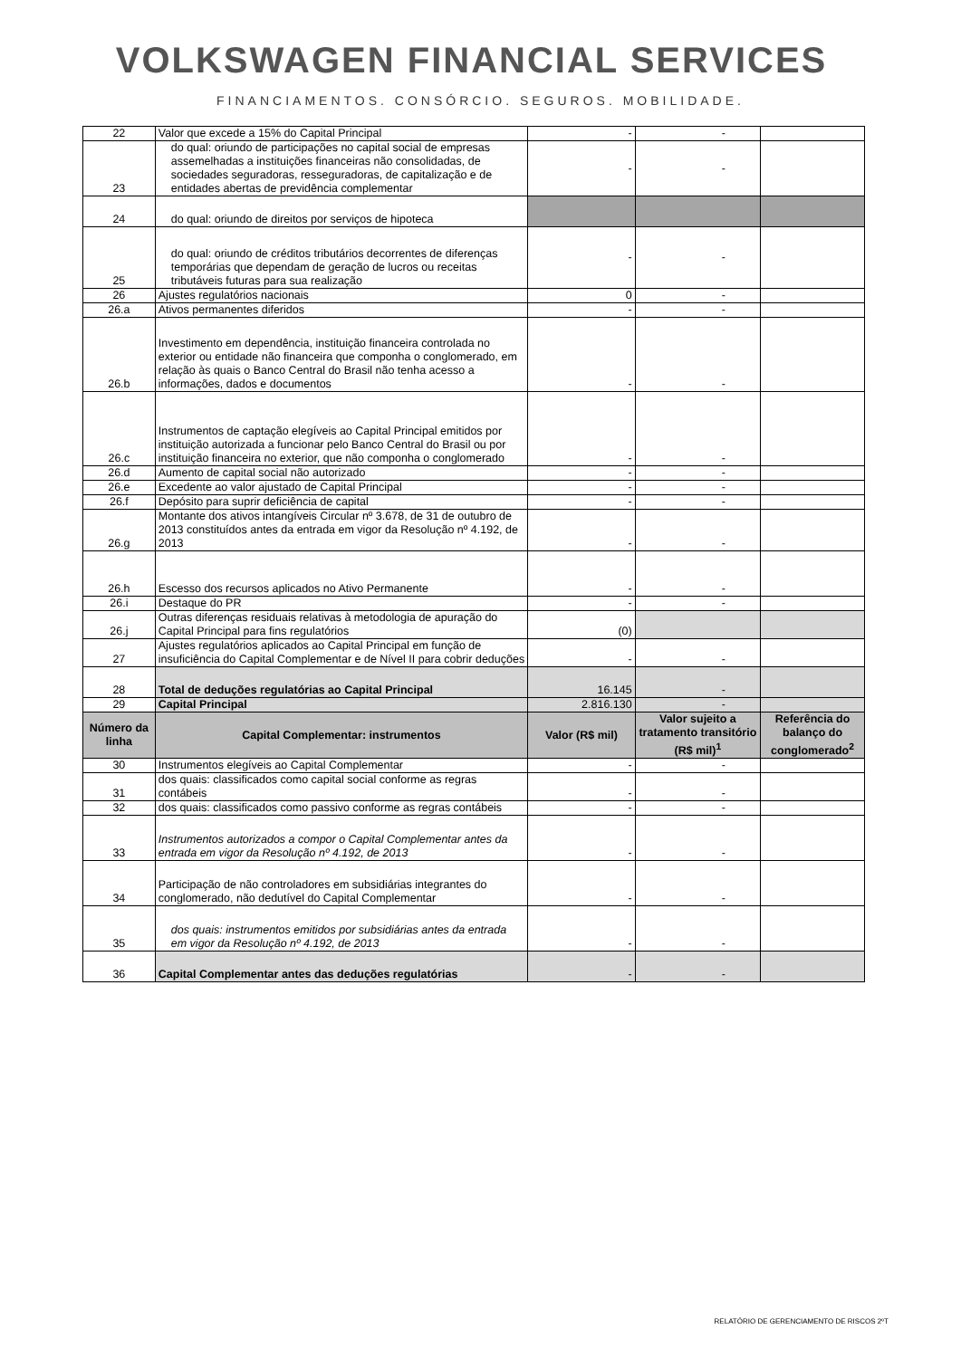VOLKSWAGEN FINANCIAL SERVICES
FINANCIAMENTOS. CONSÓRCIO. SEGUROS. MOBILIDADE.
| 22 | Valor que excede a 15% do Capital Principal | - | - | |
| 23 | do qual: oriundo de participações no capital social de empresas assemelhadas a instituições financeiras não consolidadas, de sociedades seguradoras, resseguradoras, de capitalização e de entidades abertas de previdência complementar | - | - | |
| 24 | do qual: oriundo de direitos por serviços de hipoteca | | | |
| 25 | do qual: oriundo de créditos tributários decorrentes de diferenças temporárias que dependam de geração de lucros ou receitas tributáveis futuras para sua realização | - | - | |
| 26 | Ajustes regulatórios nacionais | 0 | - | |
| 26.a | Ativos permanentes diferidos | - | - | |
| 26.b | Investimento em dependência, instituição financeira controlada no exterior ou entidade não financeira que componha o conglomerado, em relação às quais o Banco Central do Brasil não tenha acesso a informações, dados e documentos | - | - | |
| 26.c | Instrumentos de captação elegíveis ao Capital Principal emitidos por instituição autorizada a funcionar pelo Banco Central do Brasil ou por instituição financeira no exterior, que não componha o conglomerado | - | - | |
| 26.d | Aumento de capital social não autorizado | - | - | |
| 26.e | Excedente ao valor ajustado de Capital Principal | - | - | |
| 26.f | Depósito para suprir deficiência de capital | - | - | |
| 26.g | Montante dos ativos intangíveis Circular nº 3.678, de 31 de outubro de 2013 constituídos antes da entrada em vigor da Resolução nº 4.192, de 2013 | - | - | |
| 26.h | Escesso dos recursos aplicados no Ativo Permanente | - | - | |
| 26.i | Destaque do PR | - | - | |
| 26.j | Outras diferenças residuais relativas à metodologia de apuração do Capital Principal para fins regulatórios | (0) | | |
| 27 | Ajustes regulatórios aplicados ao Capital Principal em função de insuficiência do Capital Complementar e de Nível II para cobrir deduções | - | - | |
| 28 | Total de deduções regulatórias ao Capital Principal | 16.145 | - | |
| 29 | Capital Principal | 2.816.130 | - | |
| Número da linha | Capital Complementar: instrumentos | Valor (R$ mil) | Valor sujeito a tratamento transitório (R$ mil)<sup>1</sup> | Referência do balanço do conglomerado<sup>2</sup> |
| 30 | Instrumentos elegíveis ao Capital Complementar | - | - | |
| 31 | dos quais: classificados como capital social conforme as regras contábeis | - | - | |
| 32 | dos quais: classificados como passivo conforme as regras contábeis | - | - | |
| 33 | Instrumentos autorizados a compor o Capital Complementar antes da entrada em vigor da Resolução nº 4.192, de 2013 | - | - | |
| 34 | Participação de não controladores em subsidiárias integrantes do conglomerado, não dedutível do Capital Complementar | - | - | |
| 35 | dos quais: instrumentos emitidos por subsidiárias antes da entrada em vigor da Resolução nº 4.192, de 2013 | - | - | |
| 36 | Capital Complementar antes das deduções regulatórias | - | - | |
RELATÓRIO DE GERENCIAMENTO DE RISCOS 2ºT